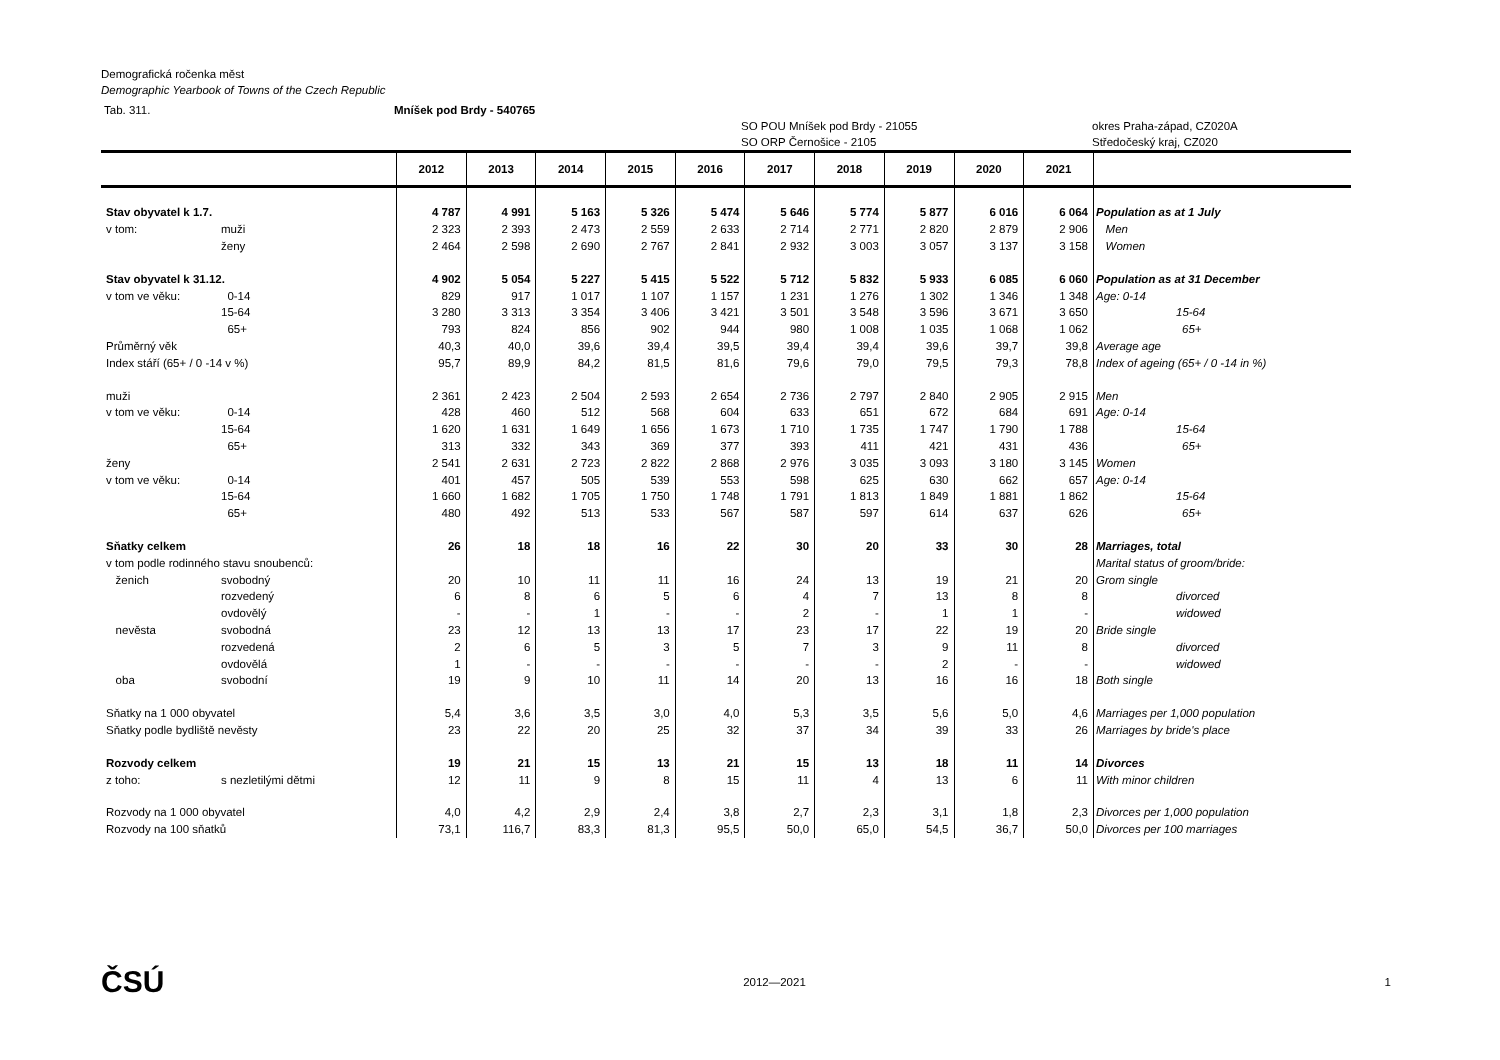Demografická ročenka měst
Demographic Yearbook of Towns of the Czech Republic
Tab. 311. Mníšek pod Brdy - 540765
SO POU Mníšek pod Brdy - 21055 okres Praha-západ, CZ020A
SO ORP Černošice - 2105 Středočeský kraj, CZ020
| | | 2012 | 2013 | 2014 | 2015 | 2016 | 2017 | 2018 | 2019 | 2020 | 2021 | |
| --- | --- | --- | --- | --- | --- | --- | --- | --- | --- | --- | --- | --- |
| Stav obyvatel k 1.7. | | 4 787 | 4 991 | 5 163 | 5 326 | 5 474 | 5 646 | 5 774 | 5 877 | 6 016 | 6 064 | Population as at 1 July |
| v tom: | muži | 2 323 | 2 393 | 2 473 | 2 559 | 2 633 | 2 714 | 2 771 | 2 820 | 2 879 | 2 906 | Men |
| | ženy | 2 464 | 2 598 | 2 690 | 2 767 | 2 841 | 2 932 | 3 003 | 3 057 | 3 137 | 3 158 | Women |
| Stav obyvatel k 31.12. | | 4 902 | 5 054 | 5 227 | 5 415 | 5 522 | 5 712 | 5 832 | 5 933 | 6 085 | 6 060 | Population as at 31 December |
| v tom ve věku: | 0-14 | 829 | 917 | 1 017 | 1 107 | 1 157 | 1 231 | 1 276 | 1 302 | 1 346 | 1 348 | Age: 0-14 |
| | 15-64 | 3 280 | 3 313 | 3 354 | 3 406 | 3 421 | 3 501 | 3 548 | 3 596 | 3 671 | 3 650 | 15-64 |
| | 65+ | 793 | 824 | 856 | 902 | 944 | 980 | 1 008 | 1 035 | 1 068 | 1 062 | 65+ |
| Průměrný věk | | 40,3 | 40,0 | 39,6 | 39,4 | 39,5 | 39,4 | 39,4 | 39,6 | 39,7 | 39,8 | Average age |
| Index stáří (65+ / 0 -14 v %) | | 95,7 | 89,9 | 84,2 | 81,5 | 81,6 | 79,6 | 79,0 | 79,5 | 79,3 | 78,8 | Index of ageing (65+ / 0 -14 in %) |
| muži | | 2 361 | 2 423 | 2 504 | 2 593 | 2 654 | 2 736 | 2 797 | 2 840 | 2 905 | 2 915 | Men |
| v tom ve věku: | 0-14 | 428 | 460 | 512 | 568 | 604 | 633 | 651 | 672 | 684 | 691 | Age: 0-14 |
| | 15-64 | 1 620 | 1 631 | 1 649 | 1 656 | 1 673 | 1 710 | 1 735 | 1 747 | 1 790 | 1 788 | 15-64 |
| | 65+ | 313 | 332 | 343 | 369 | 377 | 393 | 411 | 421 | 431 | 436 | 65+ |
| ženy | | 2 541 | 2 631 | 2 723 | 2 822 | 2 868 | 2 976 | 3 035 | 3 093 | 3 180 | 3 145 | Women |
| v tom ve věku: | 0-14 | 401 | 457 | 505 | 539 | 553 | 598 | 625 | 630 | 662 | 657 | Age: 0-14 |
| | 15-64 | 1 660 | 1 682 | 1 705 | 1 750 | 1 748 | 1 791 | 1 813 | 1 849 | 1 881 | 1 862 | 15-64 |
| | 65+ | 480 | 492 | 513 | 533 | 567 | 587 | 597 | 614 | 637 | 626 | 65+ |
| Sňatky celkem | | 26 | 18 | 18 | 16 | 22 | 30 | 20 | 33 | 30 | 28 | Marriages, total |
| v tom podle rodinného stavu snoubenců: | | | | | | | | | | | | Marital status of groom/bride: |
| ženich | svobodný | 20 | 10 | 11 | 11 | 16 | 24 | 13 | 19 | 21 | 20 | Grom single |
| | rozvedený | 6 | 8 | 6 | 5 | 6 | 4 | 7 | 13 | 8 | 8 | divorced |
| | ovdovělý | - | - | 1 | - | - | 2 | - | 1 | 1 | - | widowed |
| nevěsta | svobodná | 23 | 12 | 13 | 13 | 17 | 23 | 17 | 22 | 19 | 20 | Bride single |
| | rozvedená | 2 | 6 | 5 | 3 | 5 | 7 | 3 | 9 | 11 | 8 | divorced |
| | ovdovělá | 1 | - | - | - | - | - | - | 2 | - | - | widowed |
| oba | svobodní | 19 | 9 | 10 | 11 | 14 | 20 | 13 | 16 | 16 | 18 | Both single |
| Sňatky na 1 000 obyvatel | | 5,4 | 3,6 | 3,5 | 3,0 | 4,0 | 5,3 | 3,5 | 5,6 | 5,0 | 4,6 | Marriages per 1,000 population |
| Sňatky podle bydliště nevěsty | | 23 | 22 | 20 | 25 | 32 | 37 | 34 | 39 | 33 | 26 | Marriages by bride's place |
| Rozvody celkem | | 19 | 21 | 15 | 13 | 21 | 15 | 13 | 18 | 11 | 14 | Divorces |
| z toho: | s nezletilými dětmi | 12 | 11 | 9 | 8 | 15 | 11 | 4 | 13 | 6 | 11 | With minor children |
| Rozvody na 1 000 obyvatel | | 4,0 | 4,2 | 2,9 | 2,4 | 3,8 | 2,7 | 2,3 | 3,1 | 1,8 | 2,3 | Divorces per 1,000 population |
| Rozvody na 100 sňatků | | 73,1 | 116,7 | 83,3 | 81,3 | 95,5 | 50,0 | 65,0 | 54,5 | 36,7 | 50,0 | Divorces per 100 marriages |
ČSÚ 2012—2021 1